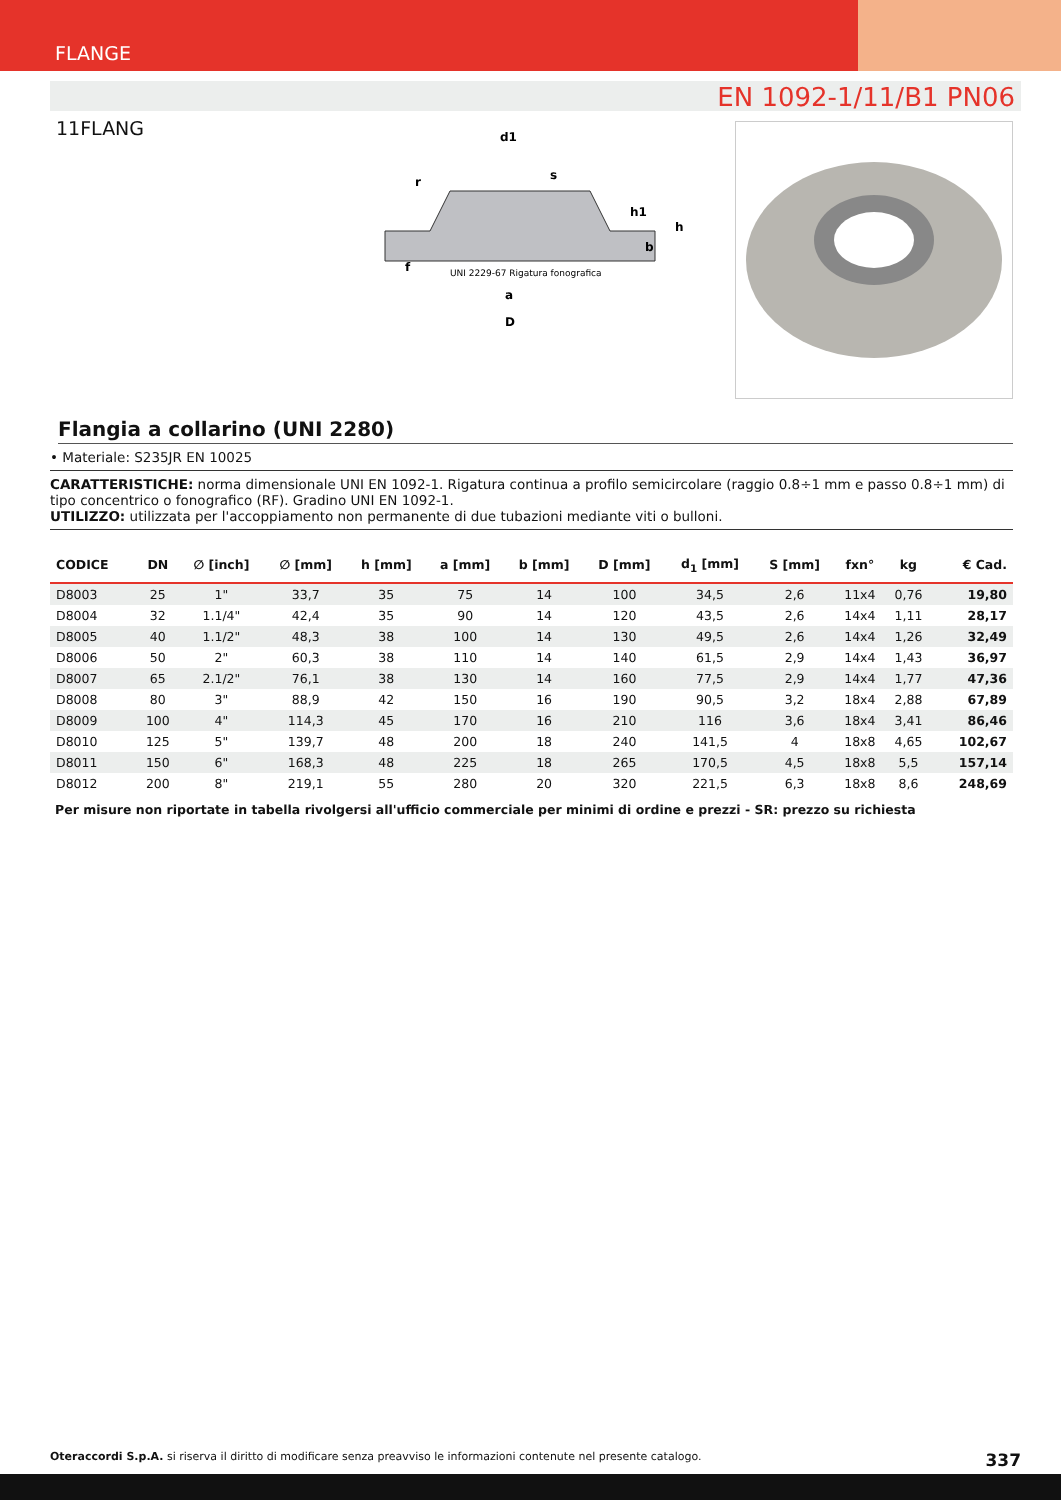FLANGE
EN 1092-1/11/B1 PN06
11FLANG
d1
s
UNI 2229-67 Rigatura fonografica
a
D
h
b
h1
f
r
Flangia a collarino (UNI 2280)
• Materiale: S235JR EN 10025
CARATTERISTICHE: norma dimensionale UNI EN 1092-1. Rigatura continua a profilo semicircolare (raggio 0.8÷1 mm e passo 0.8÷1 mm) di tipo concentrico o fonografico (RF). Gradino UNI EN 1092-1.
UTILIZZO: utilizzata per l'accoppiamento non permanente di due tubazioni mediante viti o bulloni.
| CODICE | DN | ∅ [inch] | ∅ [mm] | h [mm] | a [mm] | b [mm] | D [mm] | d<sub>1</sub> [mm] | S [mm] | fxn° | kg | € Cad. |
| --- | --- | --- | --- | --- | --- | --- | --- | --- | --- | --- | --- | --- |
| D8003 | 25 | 1" | 33,7 | 35 | 75 | 14 | 100 | 34,5 | 2,6 | 11x4 | 0,76 | 19,80 |
| D8004 | 32 | 1.1/4" | 42,4 | 35 | 90 | 14 | 120 | 43,5 | 2,6 | 14x4 | 1,11 | 28,17 |
| D8005 | 40 | 1.1/2" | 48,3 | 38 | 100 | 14 | 130 | 49,5 | 2,6 | 14x4 | 1,26 | 32,49 |
| D8006 | 50 | 2" | 60,3 | 38 | 110 | 14 | 140 | 61,5 | 2,9 | 14x4 | 1,43 | 36,97 |
| D8007 | 65 | 2.1/2" | 76,1 | 38 | 130 | 14 | 160 | 77,5 | 2,9 | 14x4 | 1,77 | 47,36 |
| D8008 | 80 | 3" | 88,9 | 42 | 150 | 16 | 190 | 90,5 | 3,2 | 18x4 | 2,88 | 67,89 |
| D8009 | 100 | 4" | 114,3 | 45 | 170 | 16 | 210 | 116 | 3,6 | 18x4 | 3,41 | 86,46 |
| D8010 | 125 | 5" | 139,7 | 48 | 200 | 18 | 240 | 141,5 | 4 | 18x8 | 4,65 | 102,67 |
| D8011 | 150 | 6" | 168,3 | 48 | 225 | 18 | 265 | 170,5 | 4,5 | 18x8 | 5,5 | 157,14 |
| D8012 | 200 | 8" | 219,1 | 55 | 280 | 20 | 320 | 221,5 | 6,3 | 18x8 | 8,6 | 248,69 |
Per misure non riportate in tabella rivolgersi all'ufficio commerciale per minimi di ordine e prezzi - SR: prezzo su richiesta
Oteraccordi S.p.A. si riserva il diritto di modificare senza preavviso le informazioni contenute nel presente catalogo. 337